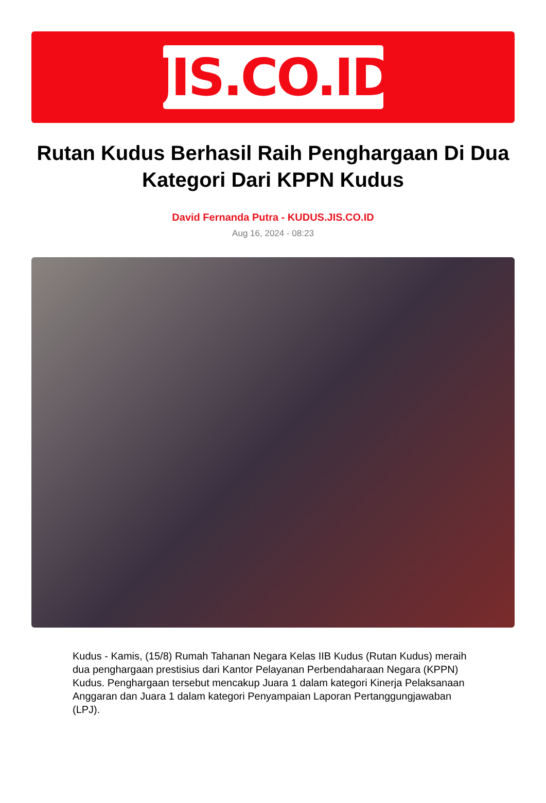JIS.CO.ID
Rutan Kudus Berhasil Raih Penghargaan Di Dua Kategori Dari KPPN Kudus
David Fernanda Putra - KUDUS.JIS.CO.ID
Aug 16, 2024 - 08:23
Kudus - Kamis, (15/8) Rumah Tahanan Negara Kelas IIB Kudus (Rutan Kudus) meraih dua penghargaan prestisius dari Kantor Pelayanan Perbendaharaan Negara (KPPN) Kudus. Penghargaan tersebut mencakup Juara 1 dalam kategori Kinerja Pelaksanaan Anggaran dan Juara 1 dalam kategori Penyampaian Laporan Pertanggungjawaban (LPJ).